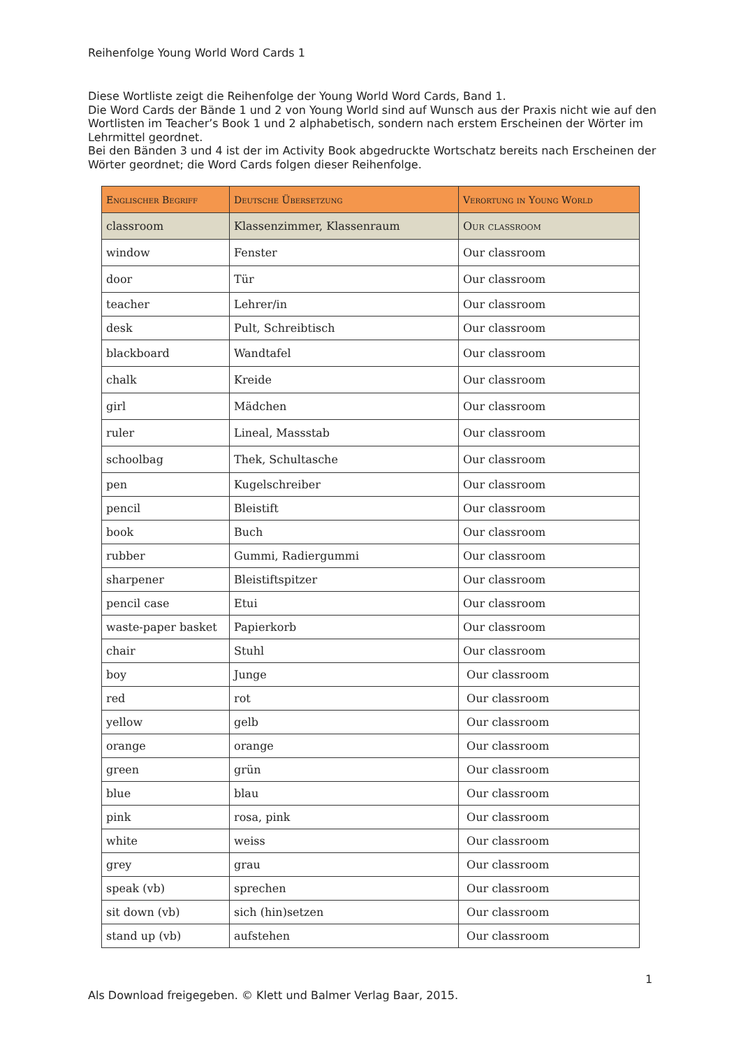Reihenfolge Young World Word Cards 1
Diese Wortliste zeigt die Reihenfolge der Young World Word Cards, Band 1.
Die Word Cards der Bände 1 und 2 von Young World sind auf Wunsch aus der Praxis nicht wie auf den Wortlisten im Teacher’s Book 1 und 2 alphabetisch, sondern nach erstem Erscheinen der Wörter im Lehrmittel geordnet.
Bei den Bänden 3 und 4 ist der im Activity Book abgedruckte Wortschatz bereits nach Erscheinen der Wörter geordnet; die Word Cards folgen dieser Reihenfolge.
| Englischer Begriff | Deutsche Übersetzung | Verortung in Young World |
| --- | --- | --- |
| classroom | Klassenzimmer, Klassenraum | Our classroom |
| window | Fenster | Our classroom |
| door | Tür | Our classroom |
| teacher | Lehrer/in | Our classroom |
| desk | Pult, Schreibtisch | Our classroom |
| blackboard | Wandtafel | Our classroom |
| chalk | Kreide | Our classroom |
| girl | Mädchen | Our classroom |
| ruler | Lineal, Massstab | Our classroom |
| schoolbag | Thek, Schultasche | Our classroom |
| pen | Kugelschreiber | Our classroom |
| pencil | Bleistift | Our classroom |
| book | Buch | Our classroom |
| rubber | Gummi, Radiergummi | Our classroom |
| sharpener | Bleistiftspitzer | Our classroom |
| pencil case | Etui | Our classroom |
| waste-paper basket | Papierkorb | Our classroom |
| chair | Stuhl | Our classroom |
| boy | Junge | Our classroom |
| red | rot | Our classroom |
| yellow | gelb | Our classroom |
| orange | orange | Our classroom |
| green | grün | Our classroom |
| blue | blau | Our classroom |
| pink | rosa, pink | Our classroom |
| white | weiss | Our classroom |
| grey | grau | Our classroom |
| speak (vb) | sprechen | Our classroom |
| sit down (vb) | sich (hin)setzen | Our classroom |
| stand up (vb) | aufstehen | Our classroom |
1
Als Download freigegeben. © Klett und Balmer Verlag Baar, 2015.